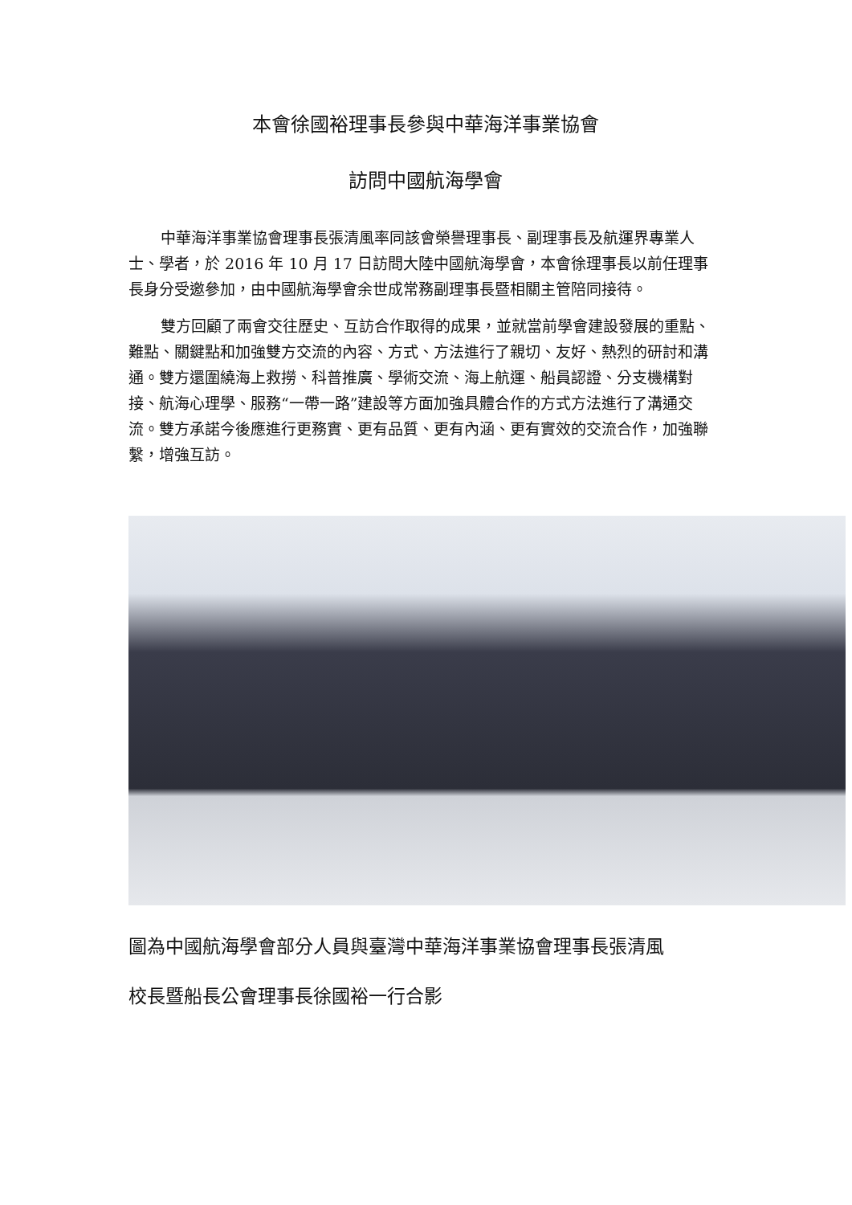本會徐國裕理事長參與中華海洋事業協會
訪問中國航海學會
中華海洋事業協會理事長張清風率同該會榮譽理事長、副理事長及航運界專業人士、學者，於 2016 年 10 月 17 日訪問大陸中國航海學會，本會徐理事長以前任理事長身分受邀參加，由中國航海學會余世成常務副理事長暨相關主管陪同接待。
雙方回顧了兩會交往歷史、互訪合作取得的成果，並就當前學會建設發展的重點、難點、關鍵點和加強雙方交流的內容、方式、方法進行了親切、友好、熱烈的研討和溝通。雙方還圍繞海上救撈、科普推廣、學術交流、海上航運、船員認證、分支機構對接、航海心理學、服務“一帶一路”建設等方面加強具體合作的方式方法進行了溝通交流。雙方承諾今後應進行更務實、更有品質、更有內涵、更有實效的交流合作，加強聯繫，增強互訪。
圖為中國航海學會部分人員與臺灣中華海洋事業協會理事長張清風
校長暨船長公會理事長徐國裕一行合影